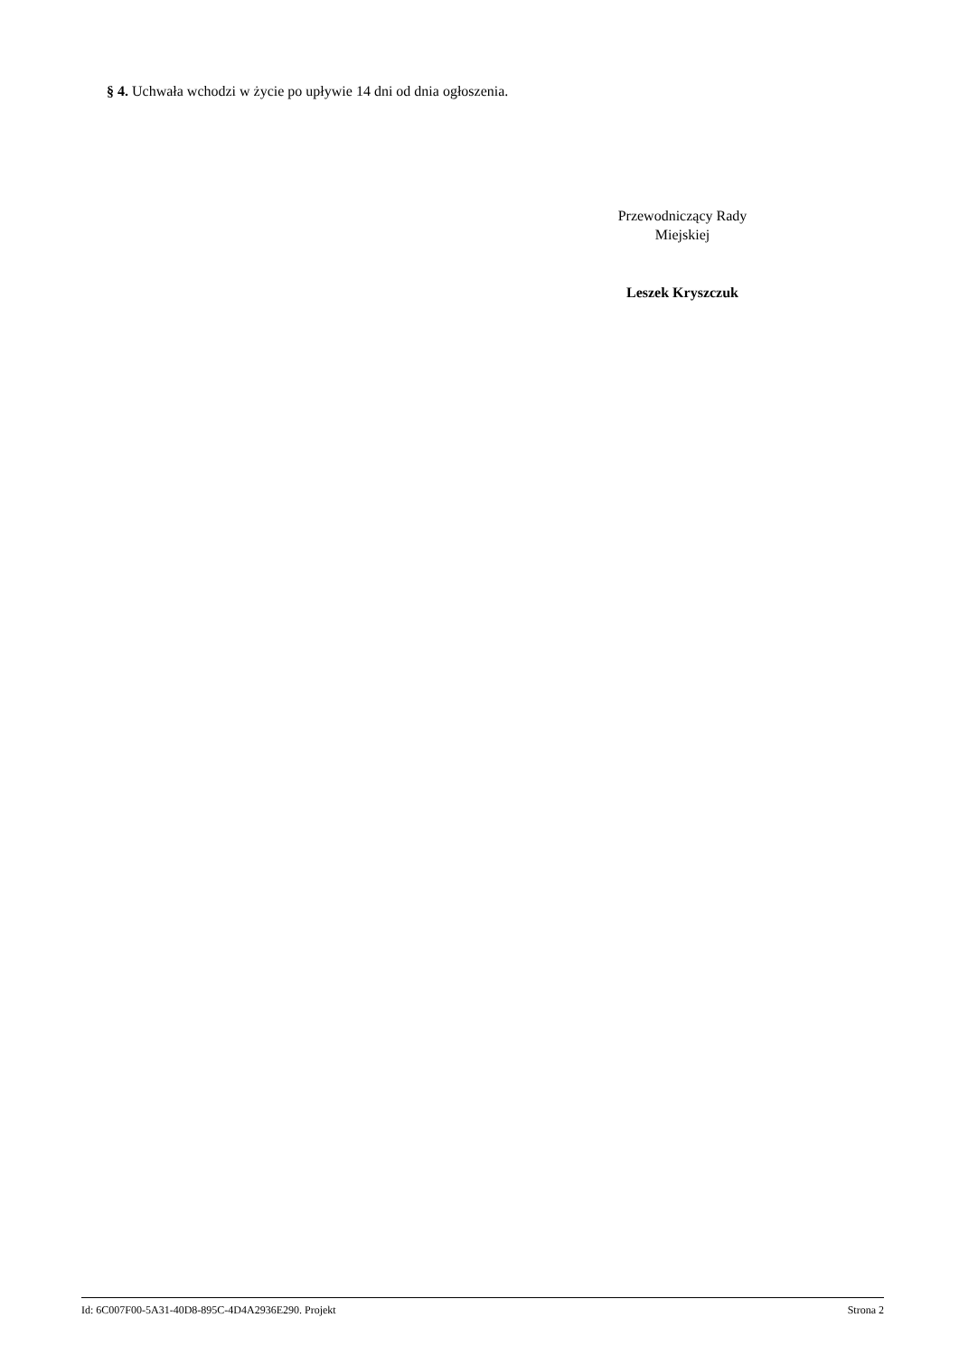§ 4. Uchwała wchodzi w życie po upływie 14 dni od dnia ogłoszenia.
Przewodniczący Rady
Miejskiej
Leszek Kryszczuk
Id: 6C007F00-5A31-40D8-895C-4D4A2936E290. Projekt Strona 2